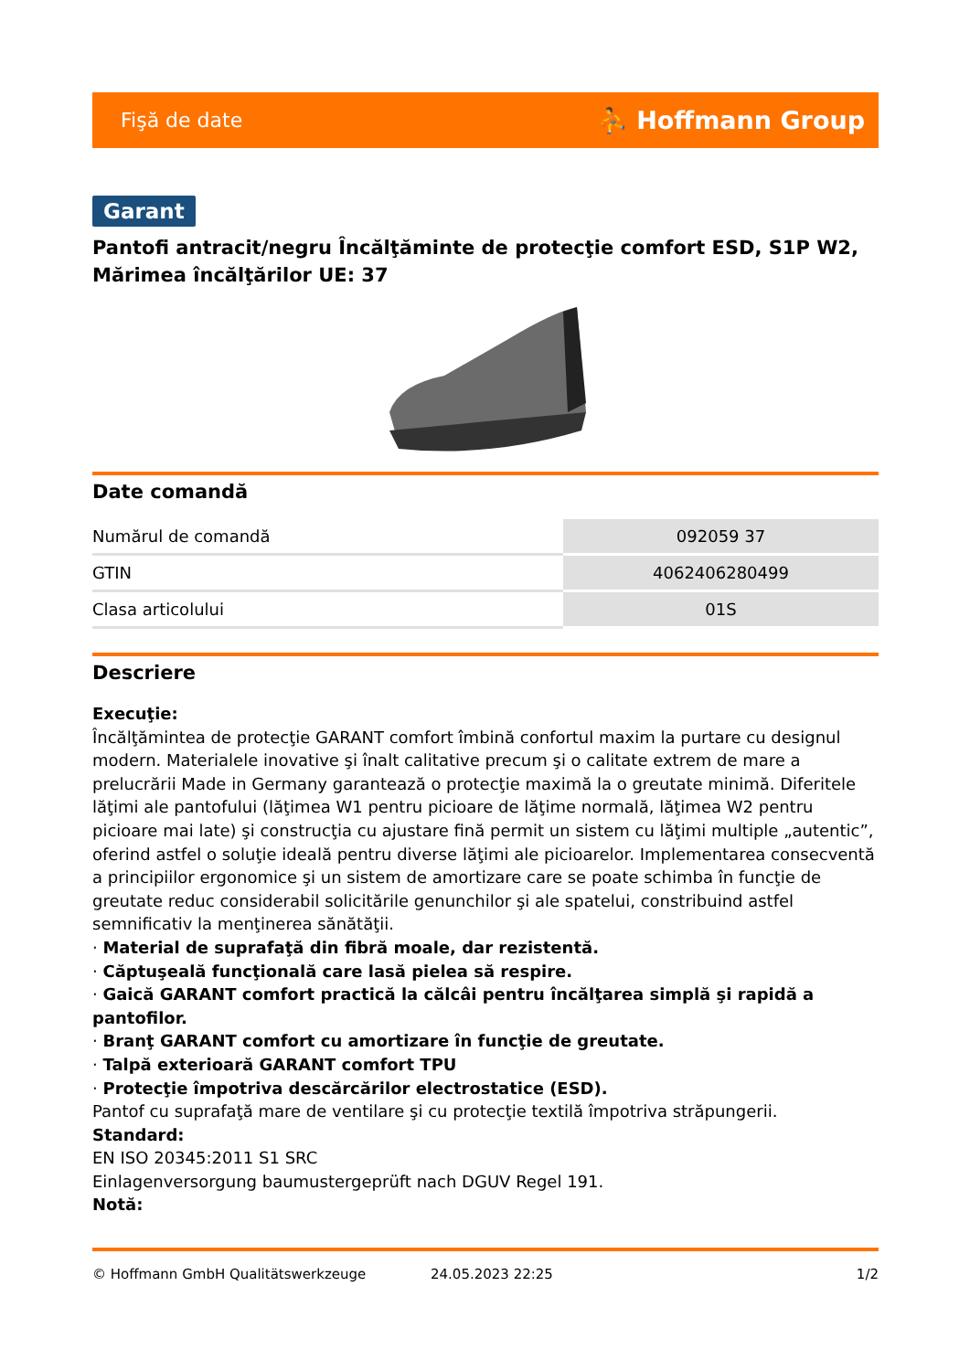Fişă de date ⛹ Hoffmann Group
Garant
Pantofi antracit/negru Încălţăminte de protecţie comfort ESD, S1P W2, Mărimea încălţărilor UE: 37
Date comandă
| Numărul de comandă | 092059 37 |
| GTIN | 4062406280499 |
| Clasa articolului | 01S |
Descriere
Execuţie:
Încălţămintea de protecţie GARANT comfort îmbină confortul maxim la purtare cu designul modern. Materialele inovative şi înalt calitative precum şi o calitate extrem de mare a prelucrării Made in Germany garantează o protecţie maximă la o greutate minimă. Diferitele lăţimi ale pantofului (lăţimea W1 pentru picioare de lăţime normală, lăţimea W2 pentru picioare mai late) şi construcţia cu ajustare fină permit un sistem cu lăţimi multiple „autentic”, oferind astfel o soluţie ideală pentru diverse lăţimi ale picioarelor. Implementarea consecventă a principiilor ergonomice şi un sistem de amortizare care se poate schimba în funcţie de greutate reduc considerabil solicitările genunchilor şi ale spatelui, constribuind astfel semnificativ la menţinerea sănătăţii.
· Material de suprafaţă din fibră moale, dar rezistentă.
· Căptuşeală funcţională care lasă pielea să respire.
· Gaică GARANT comfort practică la călcâi pentru încălţarea simplă şi rapidă a pantofilor.
· Branţ GARANT comfort cu amortizare în funcţie de greutate.
· Talpă exterioară GARANT comfort TPU
· Protecţie împotriva descărcărilor electrostatice (ESD).
Pantof cu suprafaţă mare de ventilare şi cu protecţie textilă împotriva străpungerii.
Standard:
EN ISO 20345:2011 S1 SRC
Einlagenversorgung baumustergeprüft nach DGUV Regel 191.
Notă:
© Hoffmann GmbH Qualitätswerkzeuge 24.05.2023 22:25 1/2